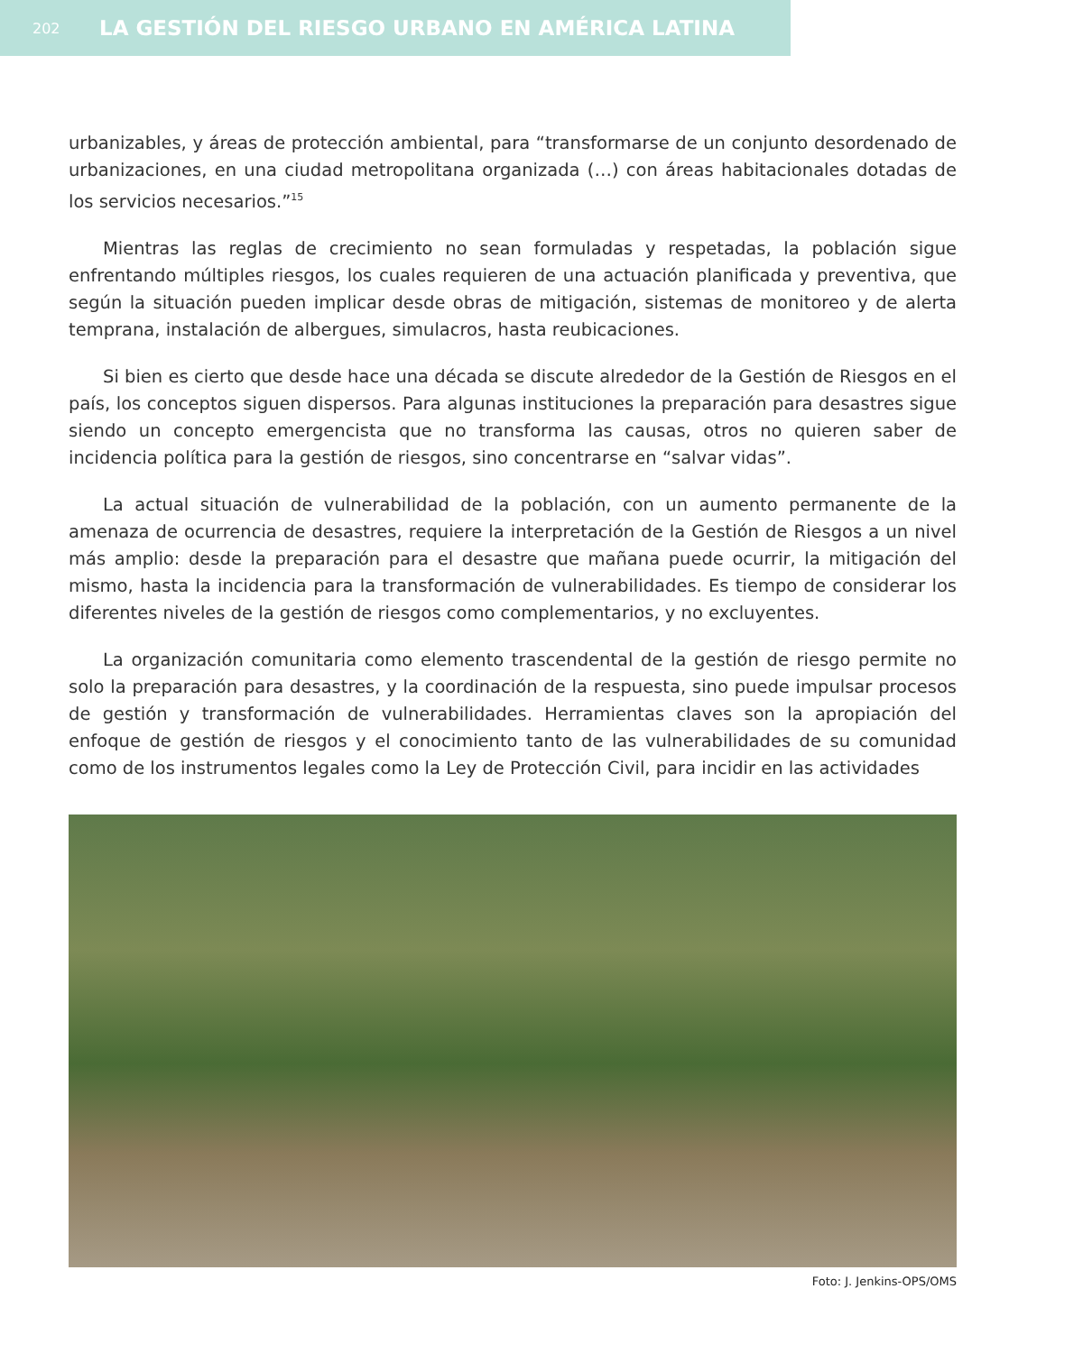202 LA GESTIÓN DEL RIESGO URBANO EN AMÉRICA LATINA
urbanizables, y áreas de protección ambiental, para “transformarse de un conjunto desordenado de urbanizaciones, en una ciudad metropolitana organizada (…) con áreas habitacionales dotadas de los servicios necesarios.”<sup>15</sup>
Mientras las reglas de crecimiento no sean formuladas y respetadas, la población sigue enfrentando múltiples riesgos, los cuales requieren de una actuación planificada y preventiva, que según la situación pueden implicar desde obras de mitigación, sistemas de monitoreo y de alerta temprana, instalación de albergues, simulacros, hasta reubicaciones.
Si bien es cierto que desde hace una década se discute alrededor de la Gestión de Riesgos en el país, los conceptos siguen dispersos. Para algunas instituciones la preparación para desastres sigue siendo un concepto emergencista que no transforma las causas, otros no quieren saber de incidencia política para la gestión de riesgos, sino concentrarse en “salvar vidas”.
La actual situación de vulnerabilidad de la población, con un aumento permanente de la amenaza de ocurrencia de desastres, requiere la interpretación de la Gestión de Riesgos a un nivel más amplio: desde la preparación para el desastre que mañana puede ocurrir, la mitigación del mismo, hasta la incidencia para la transformación de vulnerabilidades. Es tiempo de considerar los diferentes niveles de la gestión de riesgos como complementarios, y no excluyentes.
La organización comunitaria como elemento trascendental de la gestión de riesgo permite no solo la preparación para desastres, y la coordinación de la respuesta, sino puede impulsar procesos de gestión y transformación de vulnerabilidades. Herramientas claves son la apropiación del enfoque de gestión de riesgos y el conocimiento tanto de las vulnerabilidades de su comunidad como de los instrumentos legales como la Ley de Protección Civil, para incidir en las actividades
Foto: J. Jenkins-OPS/OMS